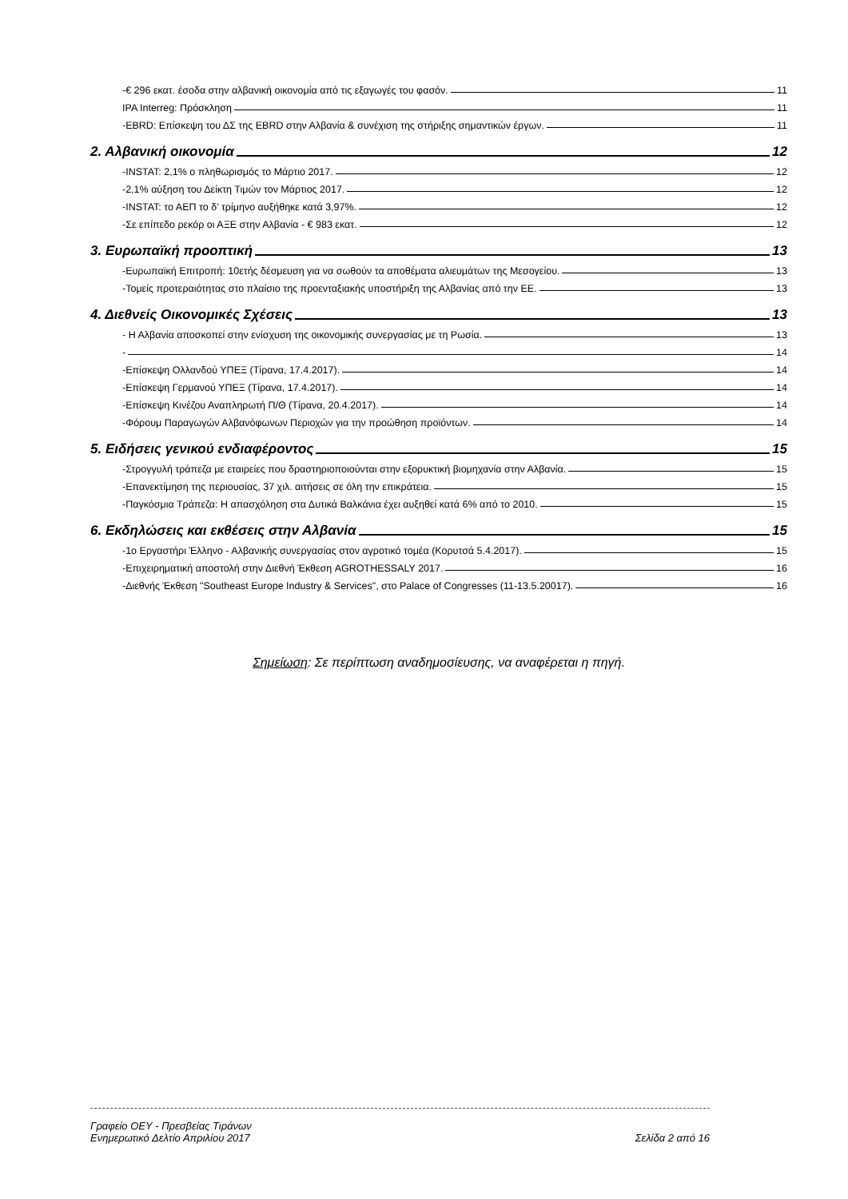-€ 296 εκατ. έσοδα στην αλβανική οικονομία από τις εξαγωγές του φασόν. 11
IPA Interreg: Πρόσκληση 11
-EBRD: Επίσκεψη του ΔΣ της EBRD στην Αλβανία & συνέχιση της στήριξης σημαντικών έργων. 11
2. Αλβανική οικονομία 12
-INSTAT: 2,1% ο πληθωρισμός το Μάρτιο 2017. 12
-2,1% αύξηση του Δείκτη Τιμών τον Μάρτιος 2017. 12
-INSTAT: το ΑΕΠ το δ’ τρίμηνο αυξήθηκε κατά 3,97%. 12
-Σε επίπεδο ρεκόρ οι ΑΞΕ στην Αλβανία - € 983 εκατ. 12
3. Ευρωπαϊκή προοπτική 13
-Ευρωπαϊκή Επιτροπή: 10ετής δέσμευση για να σωθούν τα αποθέματα αλιευμάτων της Μεσογείου. 13
-Τομείς προτεραιότητας στο πλαίσιο της προενταξιακής υποστήριξη της Αλβανίας από την ΕΕ. 13
4. Διεθνείς Οικονομικές Σχέσεις 13
- Η Αλβανία αποσκοπεί στην ενίσχυση της οικονομικής συνεργασίας με τη Ρωσία. 13
- 14
-Επίσκεψη Ολλανδού ΥΠΕΞ (Τίρανα, 17.4.2017). 14
-Επίσκεψη Γερμανού ΥΠΕΞ (Τίρανα, 17.4.2017). 14
-Επίσκεψη Κινέζου Αναπληρωτή Π/Θ (Τίρανα, 20.4.2017). 14
-Φόρουμ Παραγωγών Αλβανόφωνων Περιοχών για την προώθηση προϊόντων. 14
5. Ειδήσεις γενικού ενδιαφέροντος 15
-Στρογγυλή τράπεζα με εταιρείες που δραστηριοποιούνται στην εξορυκτική βιομηχανία στην Αλβανία. 15
-Επανεκτίμηση της περιουσίας, 37 χιλ. αιτήσεις σε όλη την επικράτεια. 15
-Παγκόσμια Τράπεζα: Η απασχόληση στα Δυτικά Βαλκάνια έχει αυξηθεί κατά 6% από το 2010. 15
6. Εκδηλώσεις και εκθέσεις στην Αλβανία 15
-1ο Εργαστήρι Έλληνο - Αλβανικής συνεργασίας στον αγροτικό τομέα (Κορυτσά 5.4.2017). 15
-Επιχειρηματική αποστολή στην Διεθνή Έκθεση AGROTHESSALY 2017. 16
-Διεθνής Έκθεση "Southeast Europe Industry & Services", στο Palace of Congresses (11-13.5.20017). 16
Σημείωση: Σε περίπτωση αναδημοσίευσης, να αναφέρεται η πηγή.
Γραφείο ΟΕΥ - Πρεσβείας Τιράνων
Ενημερωτικό Δελτίο Απριλίου 2017 Σελίδα 2 από 16